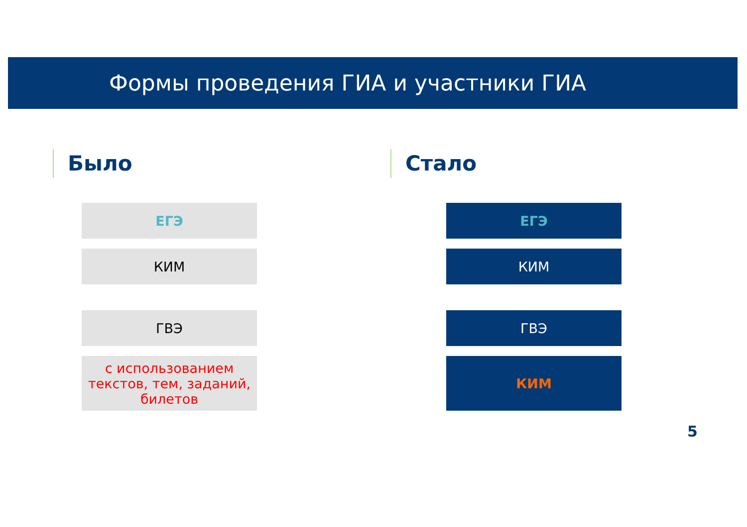Формы проведения ГИА и участники ГИА
Было
ЕГЭ
КИМ
ГВЭ
с использованием текстов, тем, заданий, билетов
Стало
ЕГЭ
КИМ
ГВЭ
КИМ
5